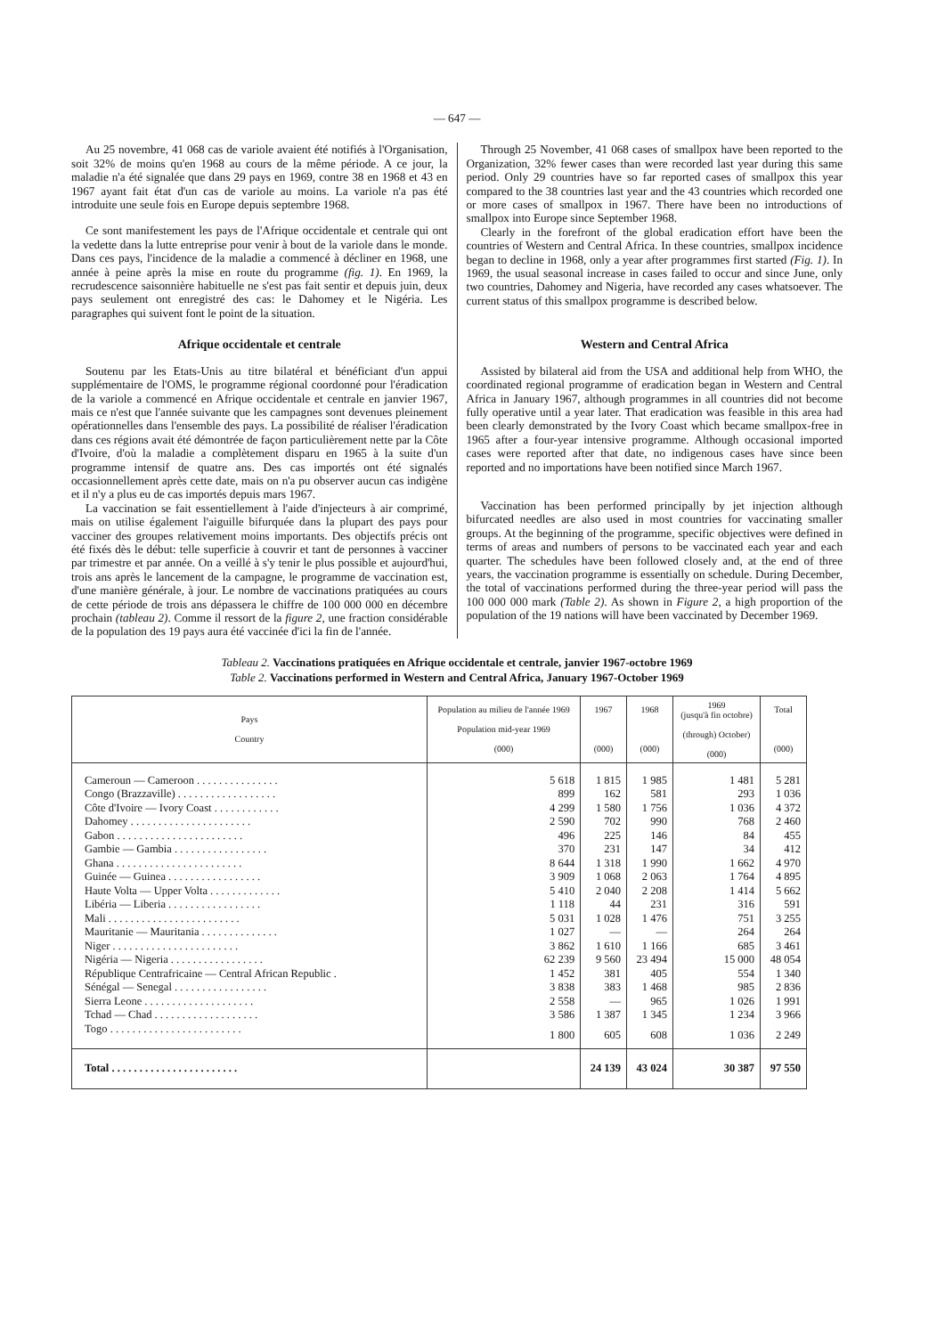— 647 —
Au 25 novembre, 41 068 cas de variole avaient été notifiés à l'Organisation, soit 32% de moins qu'en 1968 au cours de la même période. A ce jour, la maladie n'a été signalée que dans 29 pays en 1969, contre 38 en 1968 et 43 en 1967 ayant fait état d'un cas de variole au moins. La variole n'a pas été introduite une seule fois en Europe depuis septembre 1968.
Ce sont manifestement les pays de l'Afrique occidentale et centrale qui ont la vedette dans la lutte entreprise pour venir à bout de la variole dans le monde. Dans ces pays, l'incidence de la maladie a commencé à décliner en 1968, une année à peine après la mise en route du programme (fig. 1). En 1969, la recrudescence saisonnière habituelle ne s'est pas fait sentir et depuis juin, deux pays seulement ont enregistré des cas: le Dahomey et le Nigéria. Les paragraphes qui suivent font le point de la situation.
Afrique occidentale et centrale
Soutenu par les Etats-Unis au titre bilatéral et bénéficiant d'un appui supplémentaire de l'OMS, le programme régional coordonné pour l'éradication de la variole a commencé en Afrique occidentale et centrale en janvier 1967, mais ce n'est que l'année suivante que les campagnes sont devenues pleinement opérationnelles dans l'ensemble des pays. La possibilité de réaliser l'éradication dans ces régions avait été démontrée de façon particulièrement nette par la Côte d'Ivoire, d'où la maladie a complètement disparu en 1965 à la suite d'un programme intensif de quatre ans. Des cas importés ont été signalés occasionnellement après cette date, mais on n'a pu observer aucun cas indigène et il n'y a plus eu de cas importés depuis mars 1967.
La vaccination se fait essentiellement à l'aide d'injecteurs à air comprimé, mais on utilise également l'aiguille bifurquée dans la plupart des pays pour vacciner des groupes relativement moins importants. Des objectifs précis ont été fixés dès le début: telle superficie à couvrir et tant de personnes à vacciner par trimestre et par année. On a veillé à s'y tenir le plus possible et aujourd'hui, trois ans après le lancement de la campagne, le programme de vaccination est, d'une manière générale, à jour. Le nombre de vaccinations pratiquées au cours de cette période de trois ans dépassera le chiffre de 100 000 000 en décembre prochain (tableau 2). Comme il ressort de la figure 2, une fraction considérable de la population des 19 pays aura été vaccinée d'ici la fin de l'année.
Through 25 November, 41 068 cases of smallpox have been reported to the Organization, 32% fewer cases than were recorded last year during this same period. Only 29 countries have so far reported cases of smallpox this year compared to the 38 countries last year and the 43 countries which recorded one or more cases of smallpox in 1967. There have been no introductions of smallpox into Europe since September 1968.
Clearly in the forefront of the global eradication effort have been the countries of Western and Central Africa. In these countries, smallpox incidence began to decline in 1968, only a year after programmes first started (Fig. 1). In 1969, the usual seasonal increase in cases failed to occur and since June, only two countries, Dahomey and Nigeria, have recorded any cases whatsoever. The current status of this smallpox programme is described below.
Western and Central Africa
Assisted by bilateral aid from the USA and additional help from WHO, the coordinated regional programme of eradication began in Western and Central Africa in January 1967, although programmes in all countries did not become fully operative until a year later. That eradication was feasible in this area had been clearly demonstrated by the Ivory Coast which became smallpox-free in 1965 after a four-year intensive programme. Although occasional imported cases were reported after that date, no indigenous cases have since been reported and no importations have been notified since March 1967.
Vaccination has been performed principally by jet injection although bifurcated needles are also used in most countries for vaccinating smaller groups. At the beginning of the programme, specific objectives were defined in terms of areas and numbers of persons to be vaccinated each year and each quarter. The schedules have been followed closely and, at the end of three years, the vaccination programme is essentially on schedule. During December, the total of vaccinations performed during the three-year period will pass the 100 000 000 mark (Table 2). As shown in Figure 2, a high proportion of the population of the 19 nations will have been vaccinated by December 1969.
Tableau 2. Vaccinations pratiquées en Afrique occidentale et centrale, janvier 1967-octobre 1969
Table 2. Vaccinations performed in Western and Central Africa, January 1967-October 1969
| Pays Country | Population au milieu de l'année 1969 Population mid-year 1969 (000) | 1967 (000) | 1968 (000) | 1969 (jusqu'à fin octobre) (through) October) (000) | Total (000) |
| --- | --- | --- | --- | --- | --- |
| Cameroun — Cameroon . . . . . . . . . . . . . . . | 5 618 | 1 815 | 1 985 | 1 481 | 5 281 |
| Congo (Brazzaville) . . . . . . . . . . . . . . . . . . | 899 | 162 | 581 | 293 | 1 036 |
| Côte d'Ivoire — Ivory Coast . . . . . . . . . . . . | 4 299 | 1 580 | 1 756 | 1 036 | 4 372 |
| Dahomey . . . . . . . . . . . . . . . . . . . . . . | 2 590 | 702 | 990 | 768 | 2 460 |
| Gabon . . . . . . . . . . . . . . . . . . . . . . . | 496 | 225 | 146 | 84 | 455 |
| Gambie — Gambia . . . . . . . . . . . . . . . . . | 370 | 231 | 147 | 34 | 412 |
| Ghana . . . . . . . . . . . . . . . . . . . . . . . | 8 644 | 1 318 | 1 990 | 1 662 | 4 970 |
| Guinée — Guinea . . . . . . . . . . . . . . . . . | 3 909 | 1 068 | 2 063 | 1 764 | 4 895 |
| Haute Volta — Upper Volta . . . . . . . . . . . . . | 5 410 | 2 040 | 2 208 | 1 414 | 5 662 |
| Libéria — Liberia . . . . . . . . . . . . . . . . . | 1 118 | 44 | 231 | 316 | 591 |
| Mali . . . . . . . . . . . . . . . . . . . . . . . . | 5 031 | 1 028 | 1 476 | 751 | 3 255 |
| Mauritanie — Mauritania . . . . . . . . . . . . . . | 1 027 | — | — | 264 | 264 |
| Niger . . . . . . . . . . . . . . . . . . . . . . . | 3 862 | 1 610 | 1 166 | 685 | 3 461 |
| Nigéria — Nigeria . . . . . . . . . . . . . . . . . | 62 239 | 9 560 | 23 494 | 15 000 | 48 054 |
| République Centrafricaine — Central African Republic . | 1 452 | 381 | 405 | 554 | 1 340 |
| Sénégal — Senegal . . . . . . . . . . . . . . . . . | 3 838 | 383 | 1 468 | 985 | 2 836 |
| Sierra Leone . . . . . . . . . . . . . . . . . . . . | 2 558 | — | 965 | 1 026 | 1 991 |
| Tchad — Chad . . . . . . . . . . . . . . . . . . . | 3 586 | 1 387 | 1 345 | 1 234 | 3 966 |
| Togo . . . . . . . . . . . . . . . . . . . . . . . . | 1 800 | 605 | 608 | 1 036 | 2 249 |
| Total . . . . . . . . . . . . . . . . . . . . . . . | | 24 139 | 43 024 | 30 387 | 97 550 |